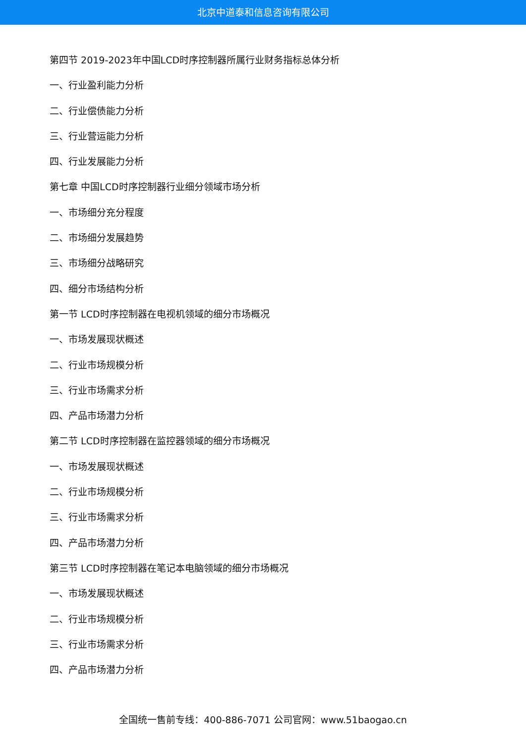北京中道泰和信息咨询有限公司
第四节 2019-2023年中国LCD时序控制器所属行业财务指标总体分析
一、行业盈利能力分析
二、行业偿债能力分析
三、行业营运能力分析
四、行业发展能力分析
第七章 中国LCD时序控制器行业细分领域市场分析
一、市场细分充分程度
二、市场细分发展趋势
三、市场细分战略研究
四、细分市场结构分析
第一节 LCD时序控制器在电视机领域的细分市场概况
一、市场发展现状概述
二、行业市场规模分析
三、行业市场需求分析
四、产品市场潜力分析
第二节 LCD时序控制器在监控器领域的细分市场概况
一、市场发展现状概述
二、行业市场规模分析
三、行业市场需求分析
四、产品市场潜力分析
第三节 LCD时序控制器在笔记本电脑领域的细分市场概况
一、市场发展现状概述
二、行业市场规模分析
三、行业市场需求分析
四、产品市场潜力分析
全国统一售前专线：400-886-7071 公司官网：www.51baogao.cn